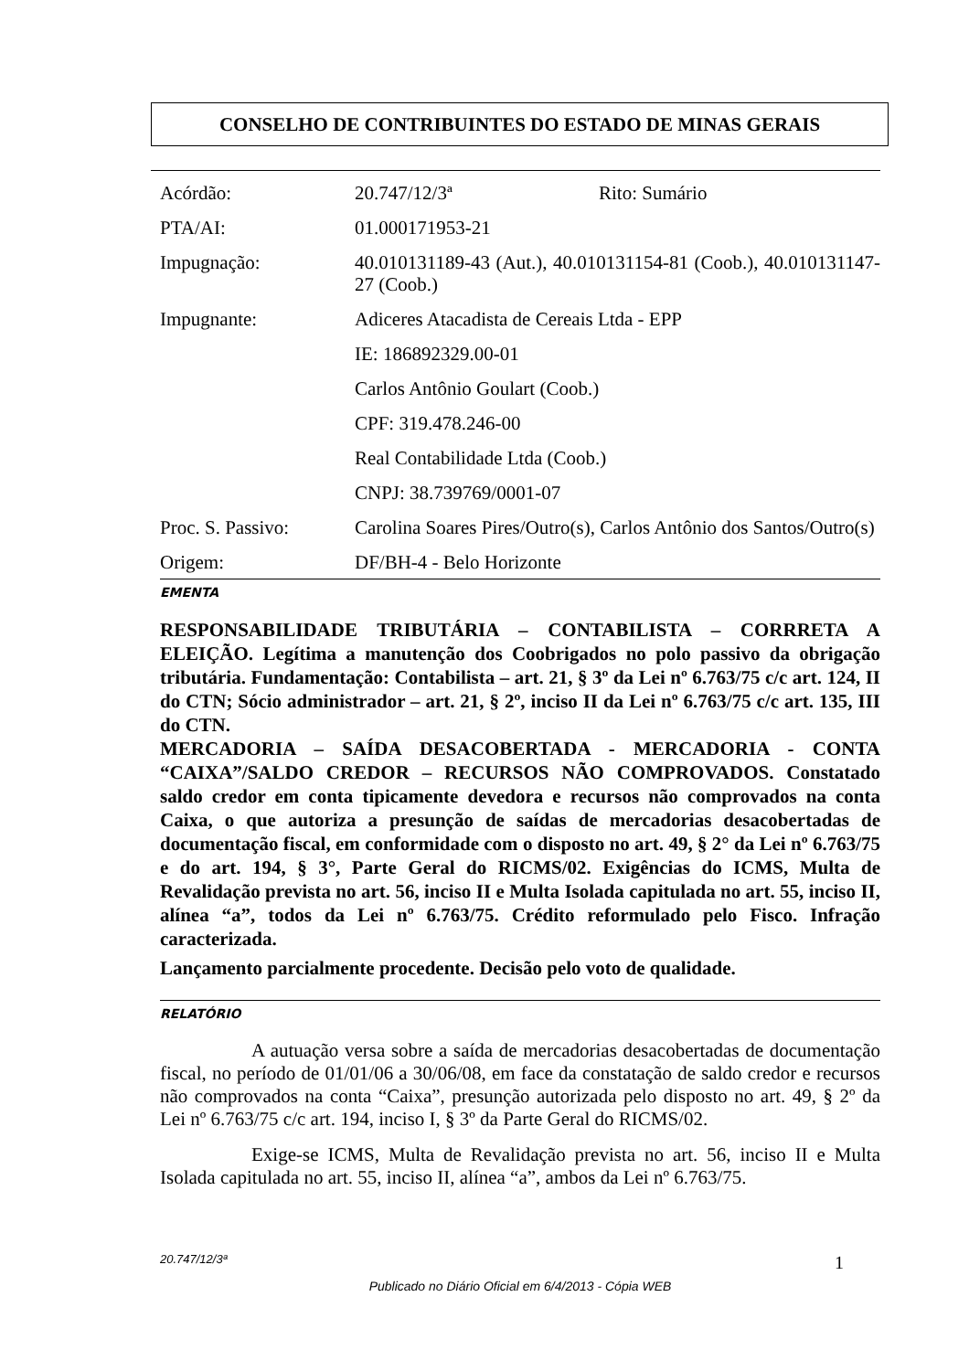CONSELHO DE CONTRIBUINTES DO ESTADO DE MINAS GERAIS
| Acórdão: | 20.747/12/3ª Rito: Sumário |
| PTA/AI: | 01.000171953-21 |
| Impugnação: | 40.010131189-43 (Aut.), 40.010131154-81 (Coob.), 40.010131147-27 (Coob.) |
| Impugnante: | Adiceres Atacadista de Cereais Ltda - EPP |
| | IE: 186892329.00-01 |
| | Carlos Antônio Goulart (Coob.) |
| | CPF: 319.478.246-00 |
| | Real Contabilidade Ltda (Coob.) |
| | CNPJ: 38.739769/0001-07 |
| Proc. S. Passivo: | Carolina Soares Pires/Outro(s), Carlos Antônio dos Santos/Outro(s) |
| Origem: | DF/BH-4 - Belo Horizonte |
EMENTA
RESPONSABILIDADE TRIBUTÁRIA – CONTABILISTA – CORRRETA A ELEIÇÃO. Legítima a manutenção dos Coobrigados no polo passivo da obrigação tributária. Fundamentação: Contabilista – art. 21, § 3º da Lei nº 6.763/75 c/c art. 124, II do CTN; Sócio administrador – art. 21, § 2º, inciso II da Lei nº 6.763/75 c/c art. 135, III do CTN.
MERCADORIA – SAÍDA DESACOBERTADA - MERCADORIA - CONTA “CAIXA”/SALDO CREDOR – RECURSOS NÃO COMPROVADOS. Constatado saldo credor em conta tipicamente devedora e recursos não comprovados na conta Caixa, o que autoriza a presunção de saídas de mercadorias desacobertadas de documentação fiscal, em conformidade com o disposto no art. 49, § 2° da Lei nº 6.763/75 e do art. 194, § 3°, Parte Geral do RICMS/02. Exigências do ICMS, Multa de Revalidação prevista no art. 56, inciso II e Multa Isolada capitulada no art. 55, inciso II, alínea “a”, todos da Lei nº 6.763/75. Crédito reformulado pelo Fisco. Infração caracterizada.
Lançamento parcialmente procedente. Decisão pelo voto de qualidade.
RELATÓRIO
A autuação versa sobre a saída de mercadorias desacobertadas de documentação fiscal, no período de 01/01/06 a 30/06/08, em face da constatação de saldo credor e recursos não comprovados na conta “Caixa”, presunção autorizada pelo disposto no art. 49, § 2º da Lei nº 6.763/75 c/c art. 194, inciso I, § 3º da Parte Geral do RICMS/02.
Exige-se ICMS, Multa de Revalidação prevista no art. 56, inciso II e Multa Isolada capitulada no art. 55, inciso II, alínea “a”, ambos da Lei nº 6.763/75.
20.747/12/3ª 1
Publicado no Diário Oficial em 6/4/2013 - Cópia WEB